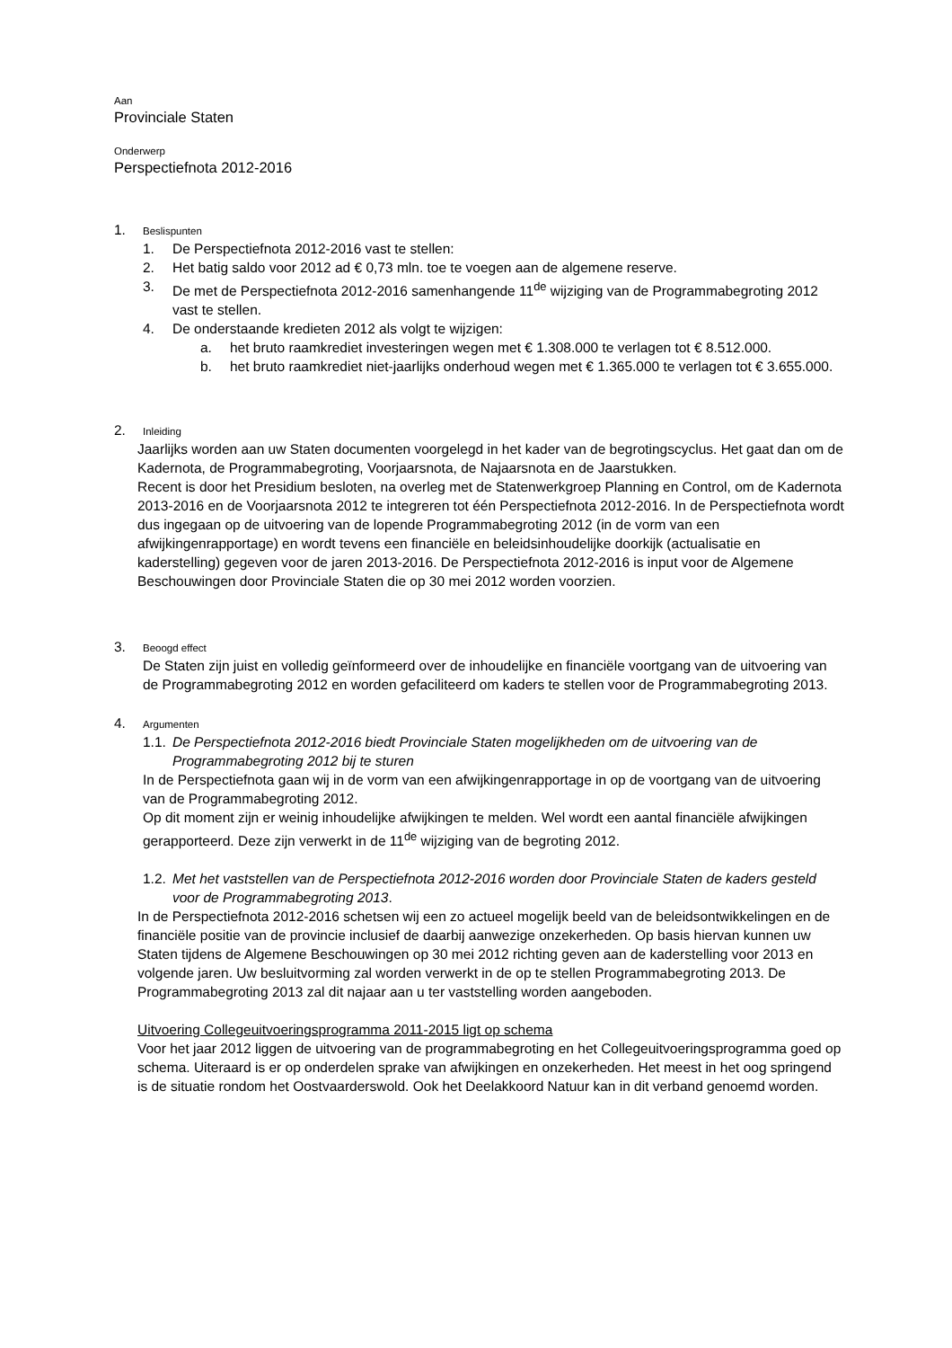Aan
Provinciale Staten
Onderwerp
Perspectiefnota 2012-2016
1. Beslispunten
1. De Perspectiefnota 2012-2016 vast te stellen:
2. Het batig saldo voor 2012 ad € 0,73 mln. toe te voegen aan de algemene reserve.
3. De met de Perspectiefnota 2012-2016 samenhangende 11<sup>de</sup> wijziging van de Programmabegroting 2012 vast te stellen.
4. De onderstaande kredieten 2012 als volgt te wijzigen:
a. het bruto raamkrediet investeringen wegen met € 1.308.000 te verlagen tot € 8.512.000.
b. het bruto raamkrediet niet-jaarlijks onderhoud wegen met € 1.365.000 te verlagen tot € 3.655.000.
2. Inleiding
Jaarlijks worden aan uw Staten documenten voorgelegd in het kader van de begrotingscyclus. Het gaat dan om de Kadernota, de Programmabegroting, Voorjaarsnota, de Najaarsnota en de Jaarstukken.
Recent is door het Presidium besloten, na overleg met de Statenwerkgroep Planning en Control, om de Kadernota 2013-2016 en de Voorjaarsnota 2012 te integreren tot één Perspectiefnota 2012-2016. In de Perspectiefnota wordt dus ingegaan op de uitvoering van de lopende Programmabegroting 2012 (in de vorm van een afwijkingenrapportage) en wordt tevens een financiële en beleidsinhoudelijke doorkijk (actualisatie en kaderstelling) gegeven voor de jaren 2013-2016. De Perspectiefnota 2012-2016 is input voor de Algemene Beschouwingen door Provinciale Staten die op 30 mei 2012 worden voorzien.
3. Beoogd effect
De Staten zijn juist en volledig geïnformeerd over de inhoudelijke en financiële voortgang van de uitvoering van de Programmabegroting 2012 en worden gefaciliteerd om kaders te stellen voor de Programmabegroting 2013.
4. Argumenten
1.1. De Perspectiefnota 2012-2016 biedt Provinciale Staten mogelijkheden om de uitvoering van de Programmabegroting 2012 bij te sturen
In de Perspectiefnota gaan wij in de vorm van een afwijkingenrapportage in op de voortgang van de uitvoering van de Programmabegroting 2012.
Op dit moment zijn er weinig inhoudelijke afwijkingen te melden. Wel wordt een aantal financiële afwijkingen gerapporteerd. Deze zijn verwerkt in de 11<sup>de</sup> wijziging van de begroting 2012.
1.2. Met het vaststellen van de Perspectiefnota 2012-2016 worden door Provinciale Staten de kaders gesteld voor de Programmabegroting 2013.
In de Perspectiefnota 2012-2016 schetsen wij een zo actueel mogelijk beeld van de beleidsontwikkelingen en de financiële positie van de provincie inclusief de daarbij aanwezige onzekerheden. Op basis hiervan kunnen uw Staten tijdens de Algemene Beschouwingen op 30 mei 2012 richting geven aan de kaderstelling voor 2013 en volgende jaren. Uw besluitvorming zal worden verwerkt in de op te stellen Programmabegroting 2013. De Programmabegroting 2013 zal dit najaar aan u ter vaststelling worden aangeboden.
Uitvoering Collegeuitvoeringsprogramma 2011-2015 ligt op schema
Voor het jaar 2012 liggen de uitvoering van de programmabegroting en het Collegeuitvoeringsprogramma goed op schema. Uiteraard is er op onderdelen sprake van afwijkingen en onzekerheden. Het meest in het oog springend is de situatie rondom het Oostvaarderswold. Ook het Deelakkoord Natuur kan in dit verband genoemd worden.